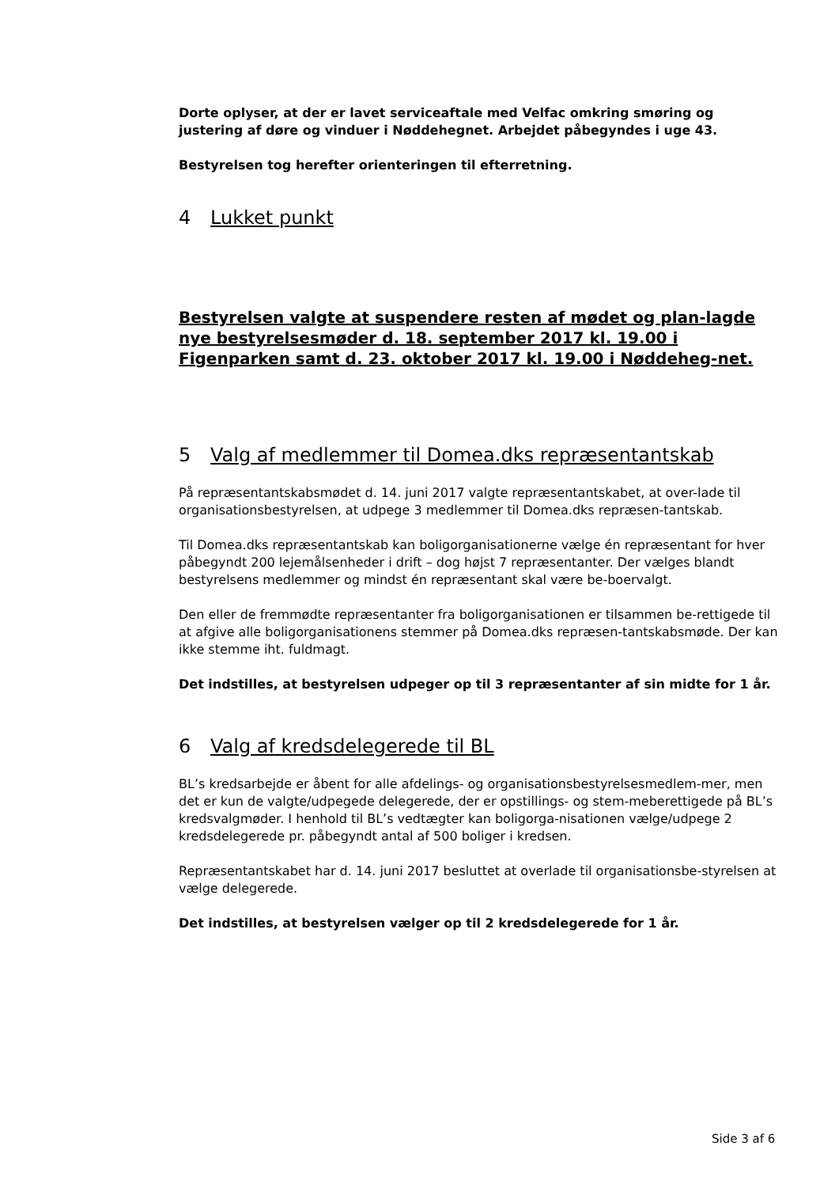Dorte oplyser, at der er lavet serviceaftale med Velfac omkring smøring og justering af døre og vinduer i Nøddehegnet. Arbejdet påbegyndes i uge 43.
Bestyrelsen tog herefter orienteringen til efterretning.
4 Lukket punkt
Bestyrelsen valgte at suspendere resten af mødet og plan-lagde nye bestyrelsesmøder d. 18. september 2017 kl. 19.00 i Figenparken samt d. 23. oktober 2017 kl. 19.00 i Nøddeheg-net.
5 Valg af medlemmer til Domea.dks repræsentantskab
På repræsentantskabsmødet d. 14. juni 2017 valgte repræsentantskabet, at over-lade til organisationsbestyrelsen, at udpege 3 medlemmer til Domea.dks repræsen-tantskab.
Til Domea.dks repræsentantskab kan boligorganisationerne vælge én repræsentant for hver påbegyndt 200 lejemålsenheder i drift – dog højst 7 repræsentanter. Der vælges blandt bestyrelsens medlemmer og mindst én repræsentant skal være be-boervalgt.
Den eller de fremmødte repræsentanter fra boligorganisationen er tilsammen be-rettigede til at afgive alle boligorganisationens stemmer på Domea.dks repræsen-tantskabsmøde. Der kan ikke stemme iht. fuldmagt.
Det indstilles, at bestyrelsen udpeger op til 3 repræsentanter af sin midte for 1 år.
6 Valg af kredsdelegerede til BL
BL’s kredsarbejde er åbent for alle afdelings- og organisationsbestyrelsesmedlem-mer, men det er kun de valgte/udpegede delegerede, der er opstillings- og stem-meberettigede på BL’s kredsvalgmøder. I henhold til BL’s vedtægter kan boligorga-nisationen vælge/udpege 2 kredsdelegerede pr. påbegyndt antal af 500 boliger i kredsen.
Repræsentantskabet har d. 14. juni 2017 besluttet at overlade til organisationsbe-styrelsen at vælge delegerede.
Det indstilles, at bestyrelsen vælger op til 2 kredsdelegerede for 1 år.
Side 3 af 6